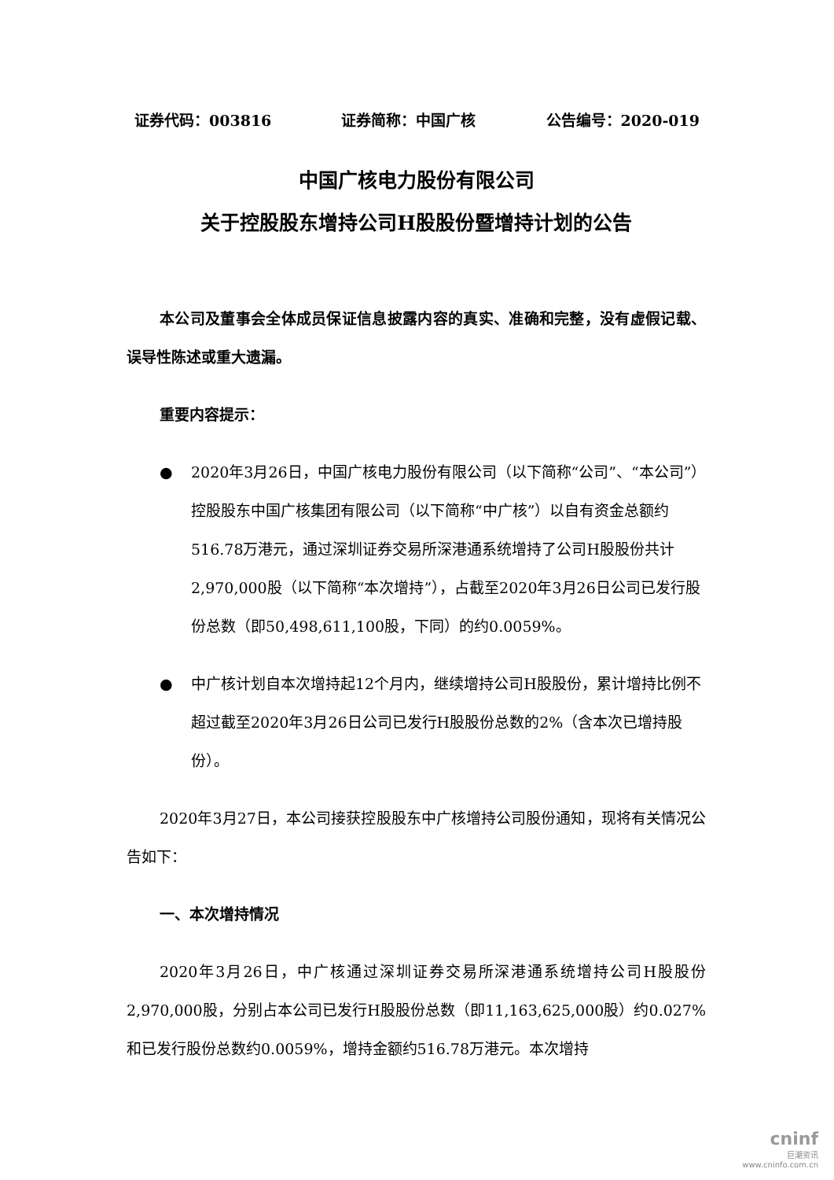证券代码：003816 证券简称：中国广核 公告编号：2020-019
中国广核电力股份有限公司
关于控股股东增持公司H股股份暨增持计划的公告
本公司及董事会全体成员保证信息披露内容的真实、准确和完整，没有虚假记载、误导性陈述或重大遗漏。
重要内容提示：
● 2020年3月26日，中国广核电力股份有限公司（以下简称“公司”、“本公司”）控股股东中国广核集团有限公司（以下简称“中广核”）以自有资金总额约516.78万港元，通过深圳证券交易所深港通系统增持了公司H股股份共计2,970,000股（以下简称“本次增持”），占截至2020年3月26日公司已发行股份总数（即50,498,611,100股，下同）的约0.0059%。
● 中广核计划自本次增持起12个月内，继续增持公司H股股份，累计增持比例不超过截至2020年3月26日公司已发行H股股份总数的2%（含本次已增持股份）。
2020年3月27日，本公司接获控股股东中广核增持公司股份通知，现将有关情况公告如下：
一、本次增持情况
2020年3月26日，中广核通过深圳证券交易所深港通系统增持公司H股股份2,970,000股，分别占本公司已发行H股股份总数（即11,163,625,000股）约0.027%和已发行股份总数约0.0059%，增持金额约516.78万港元。本次增持
cninf
巨潮资讯
www.cninfo.com.cn